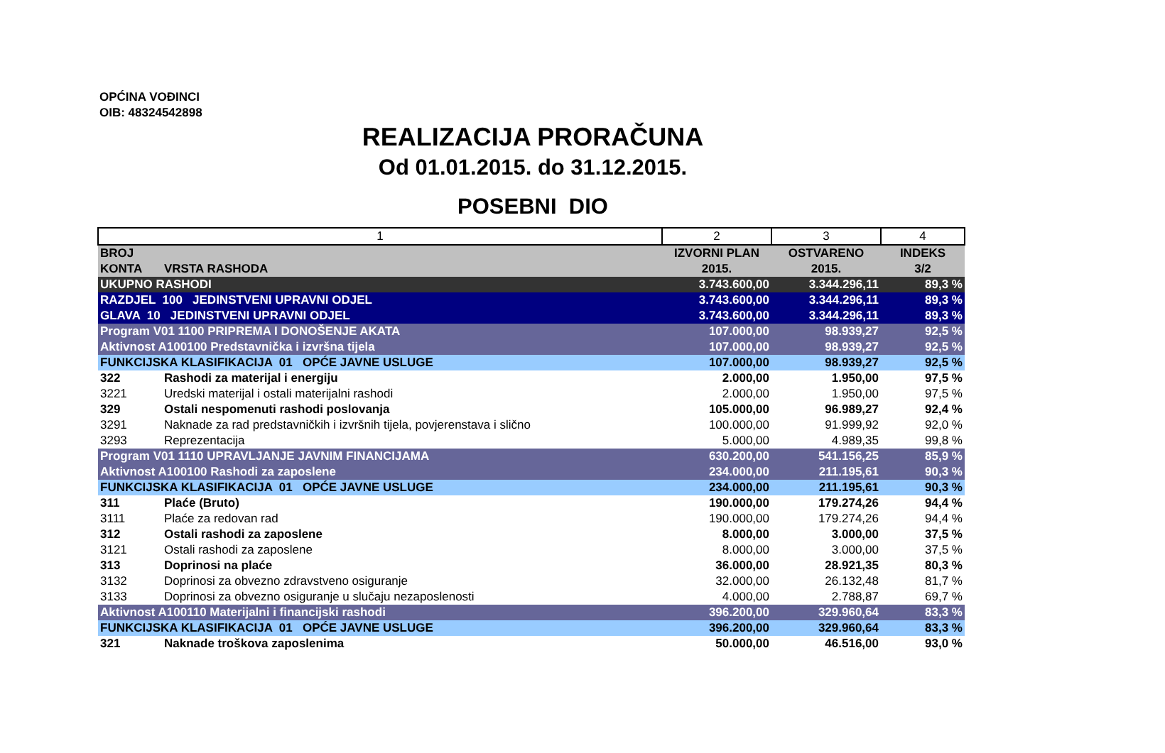OPĆINA VOĐINCI
OIB: 48324542898
REALIZACIJA PRORAČUNA
Od 01.01.2015. do 31.12.2015.
POSEBNI DIO
| 1 | | 2 | 3 | 4 |
| BROJ KONTA | VRSTA RASHODA | IZVORNI PLAN 2015. | OSTVARENO 2015. | INDEKS 3/2 |
| UKUPNO RASHODI | | 3.743.600,00 | 3.344.296,11 | 89,3 % |
| RAZDJEL 100 JEDINSTVENI UPRAVNI ODJEL | | 3.743.600,00 | 3.344.296,11 | 89,3 % |
| GLAVA 10 JEDINSTVENI UPRAVNI ODJEL | | 3.743.600,00 | 3.344.296,11 | 89,3 % |
| Program V01 1100 PRIPREMA I DONOŠENJE AKATA | | 107.000,00 | 98.939,27 | 92,5 % |
| Aktivnost A100100 Predstavnička i izvršna tijela | | 107.000,00 | 98.939,27 | 92,5 % |
| FUNKCIJSKA KLASIFIKACIJA 01 OPĆE JAVNE USLUGE | | 107.000,00 | 98.939,27 | 92,5 % |
| 322 | Rashodi za materijal i energiju | 2.000,00 | 1.950,00 | 97,5 % |
| 3221 | Uredski materijal i ostali materijalni rashodi | 2.000,00 | 1.950,00 | 97,5 % |
| 329 | Ostali nespomenuti rashodi poslovanja | 105.000,00 | 96.989,27 | 92,4 % |
| 3291 | Naknade za rad predstavničkih i izvršnih tijela, povjerenstava i slično | 100.000,00 | 91.999,92 | 92,0 % |
| 3293 | Reprezentacija | 5.000,00 | 4.989,35 | 99,8 % |
| Program V01 1110 UPRAVLJANJE JAVNIM FINANCIJAMA | | 630.200,00 | 541.156,25 | 85,9 % |
| Aktivnost A100100 Rashodi za zaposlene | | 234.000,00 | 211.195,61 | 90,3 % |
| FUNKCIJSKA KLASIFIKACIJA 01 OPĆE JAVNE USLUGE | | 234.000,00 | 211.195,61 | 90,3 % |
| 311 | Plaće (Bruto) | 190.000,00 | 179.274,26 | 94,4 % |
| 3111 | Plaće za redovan rad | 190.000,00 | 179.274,26 | 94,4 % |
| 312 | Ostali rashodi za zaposlene | 8.000,00 | 3.000,00 | 37,5 % |
| 3121 | Ostali rashodi za zaposlene | 8.000,00 | 3.000,00 | 37,5 % |
| 313 | Doprinosi na plaće | 36.000,00 | 28.921,35 | 80,3 % |
| 3132 | Doprinosi za obvezno zdravstveno osiguranje | 32.000,00 | 26.132,48 | 81,7 % |
| 3133 | Doprinosi za obvezno osiguranje u slučaju nezaposlenosti | 4.000,00 | 2.788,87 | 69,7 % |
| Aktivnost A100110 Materijalni i financijski rashodi | | 396.200,00 | 329.960,64 | 83,3 % |
| FUNKCIJSKA KLASIFIKACIJA 01 OPĆE JAVNE USLUGE | | 396.200,00 | 329.960,64 | 83,3 % |
| 321 | Naknade troškova zaposlenima | 50.000,00 | 46.516,00 | 93,0 % |